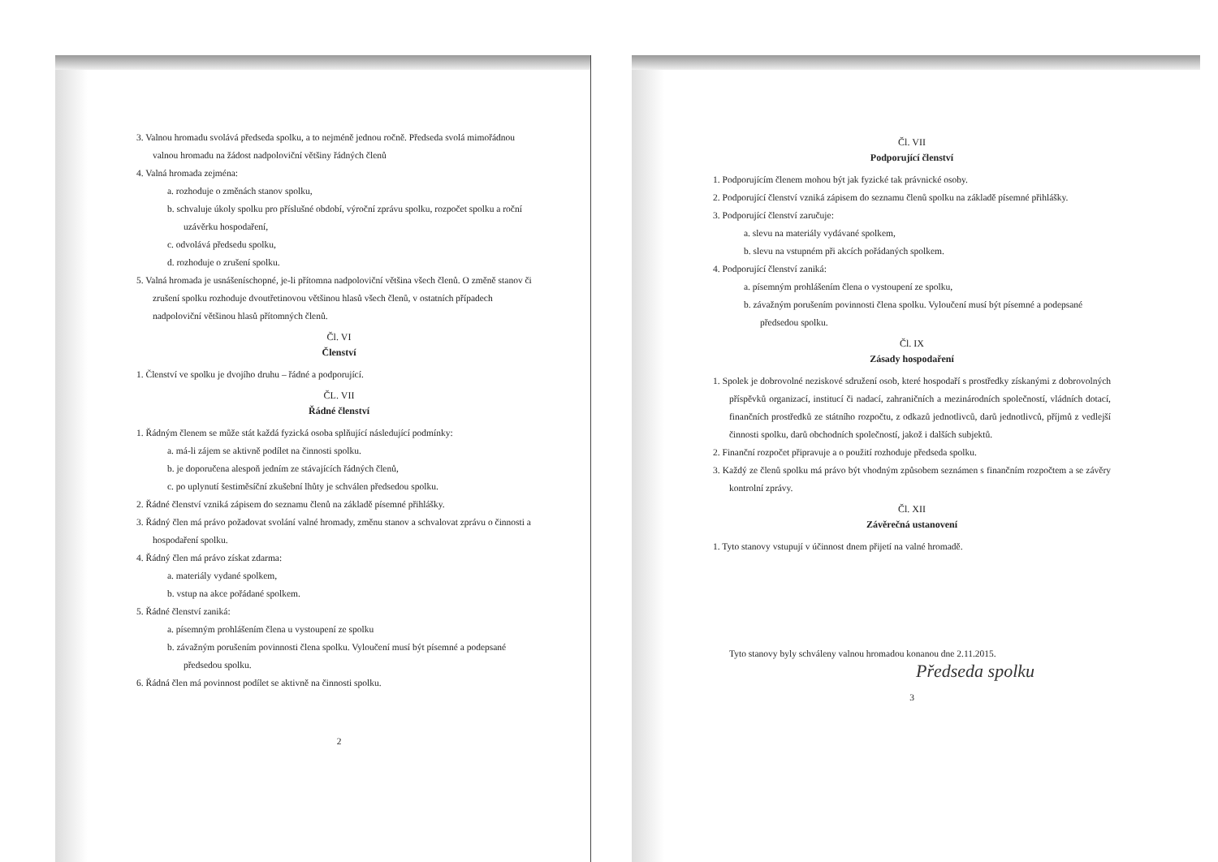3. Valnou hromadu svolává předseda spolku, a to nejméně jednou ročně. Předseda svolá mimořádnou valnou hromadu na žádost nadpoloviční většiny řádných členů
4. Valná hromada zejména:
a. rozhoduje o změnách stanov spolku,
b. schvaluje úkoly spolku pro příslušné období, výroční zprávu spolku, rozpočet spolku a roční uzávěrku hospodaření,
c. odvolává předsedu spolku,
d. rozhoduje o zrušení spolku.
5. Valná hromada je usnášeníschopné, je-li přítomna nadpoloviční většina všech členů. O změně stanov či zrušení spolku rozhoduje dvoutřetinovou většinou hlasů všech členů, v ostatních případech nadpoloviční většinou hlasů přítomných členů.
Čl. VI
Členství
1. Členství ve spolku je dvojího druhu – řádné a podporující.
ČL. VII
Řádné členství
1. Řádným členem se může stát každá fyzická osoba splňující následující podmínky:
a. má-li zájem se aktivně podílet na činnosti spolku.
b. je doporučena alespoň jedním ze stávajících řádných členů,
c. po uplynutí šestiměsíční zkušební lhůty je schválen předsedou spolku.
2. Řádné členství vzniká zápisem do seznamu členů na základě písemné přihlášky.
3. Řádný člen má právo požadovat svolání valné hromady, změnu stanov a schvalovat zprávu o činnosti a hospodaření spolku.
4. Řádný člen má právo získat zdarma:
a. materiály vydané spolkem,
b. vstup na akce pořádané spolkem.
5. Řádné členství zaniká:
a. písemným prohlášením člena u vystoupení ze spolku
b. závažným porušením povinnosti člena spolku. Vyloučení musí být písemné a podepsané předsedou spolku.
6. Řádná člen má povinnost podílet se aktivně na činnosti spolku.
2
Čl. VII
Podporující členství
1. Podporujícím členem mohou být jak fyzické tak právnické osoby.
2. Podporující členství vzniká zápisem do seznamu členů spolku na základě písemné přihlášky.
3. Podporující členství zaručuje:
a. slevu na materiály vydávané spolkem,
b. slevu na vstupném při akcích pořádaných spolkem.
4. Podporující členství zaniká:
a. písemným prohlášením člena o vystoupení ze spolku,
b. závažným porušením povinnosti člena spolku. Vyloučení musí být písemné a podepsané předsedou spolku.
Čl. IX
Zásady hospodaření
1. Spolek je dobrovolné neziskové sdružení osob, které hospodaří s prostředky získanými z dobrovolných příspěvků organizací, institucí či nadací, zahraničních a mezinárodních společností, vládních dotací, finančních prostředků ze státního rozpočtu, z odkazů jednotlivců, darů jednotlivců, příjmů z vedlejší činnosti spolku, darů obchodních společností, jakož i dalších subjektů.
2. Finanční rozpočet připravuje a o použití rozhoduje předseda spolku.
3. Každý ze členů spolku má právo být vhodným způsobem seznámen s finančním rozpočtem a se závěry kontrolní zprávy.
Čl. XII
Závěrečná ustanovení
1. Tyto stanovy vstupují v účinnost dnem přijetí na valné hromadě.
Tyto stanovy byly schváleny valnou hromadou konanou dne 2.11.2015.
Předseda spolku
3